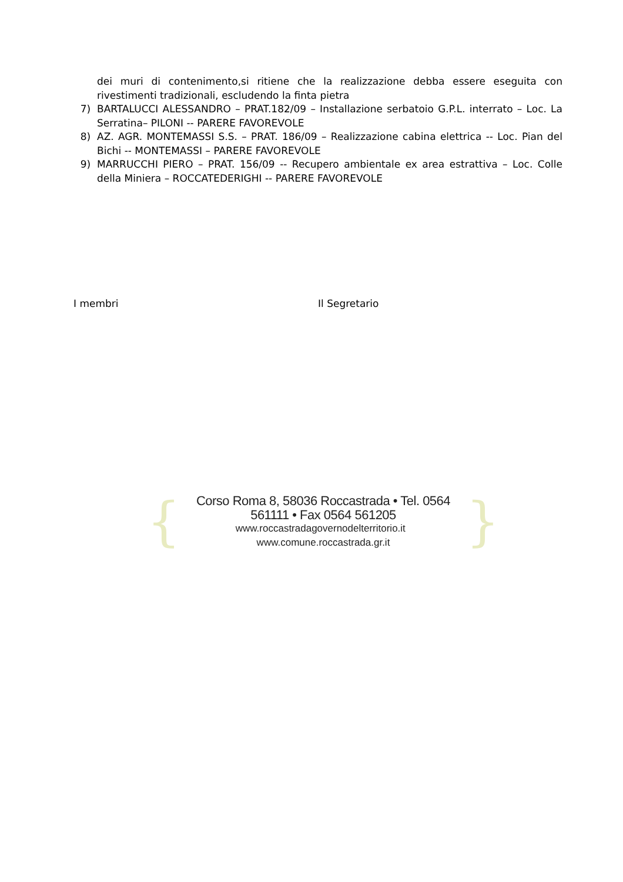dei muri di contenimento,si ritiene che la realizzazione debba essere eseguita con rivestimenti tradizionali, escludendo la finta pietra
7) BARTALUCCI ALESSANDRO – PRAT.182/09 – Installazione serbatoio G.P.L. interrato – Loc. La Serratina– PILONI -- PARERE FAVOREVOLE
8) AZ. AGR. MONTEMASSI S.S. – PRAT. 186/09 – Realizzazione cabina elettrica -- Loc. Pian del Bichi -- MONTEMASSI – PARERE FAVOREVOLE
9) MARRUCCHI PIERO – PRAT. 156/09 -- Recupero ambientale ex area estrattiva – Loc. Colle della Miniera – ROCCATEDERIGHI -- PARERE FAVOREVOLE
I membri Il Segretario
{
Corso Roma 8, 58036 Roccastrada • Tel. 0564 561111 • Fax 0564 561205
www.roccastradagovernodelterritorio.it www.comune.roccastrada.gr.it
}